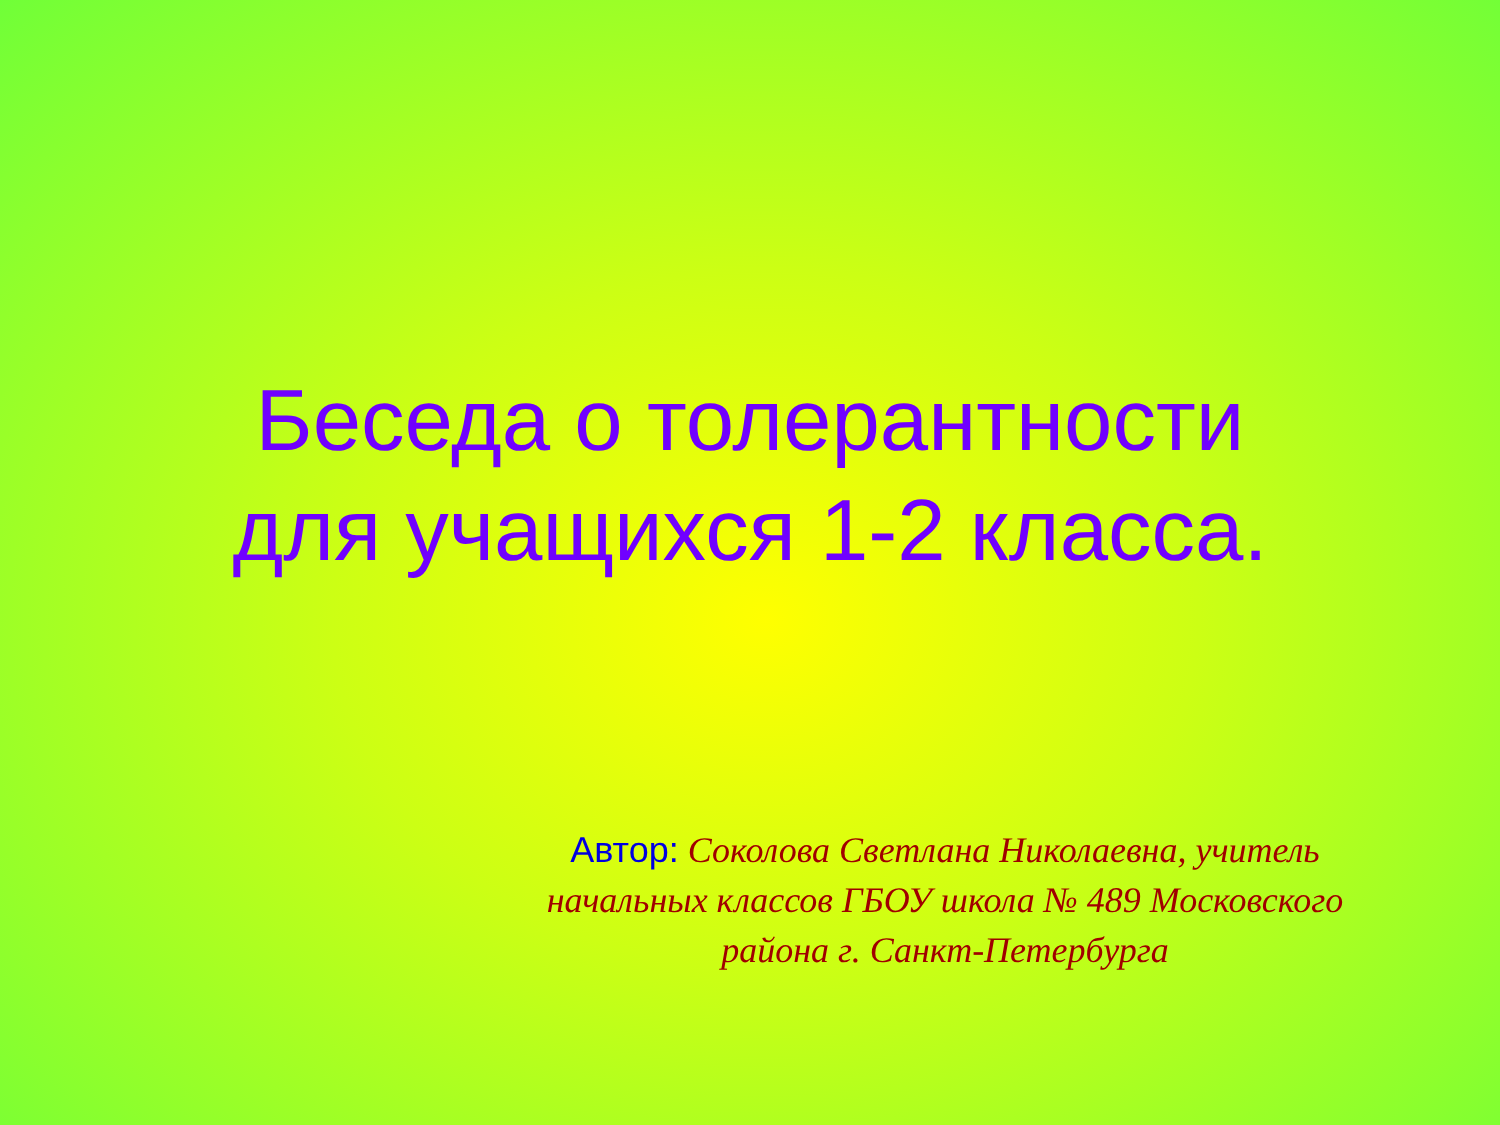Беседа о толерантности
для учащихся 1-2 класса.
Автор: Соколова Светлана Николаевна, учитель начальных классов ГБОУ школа № 489 Московского района г. Санкт-Петербурга